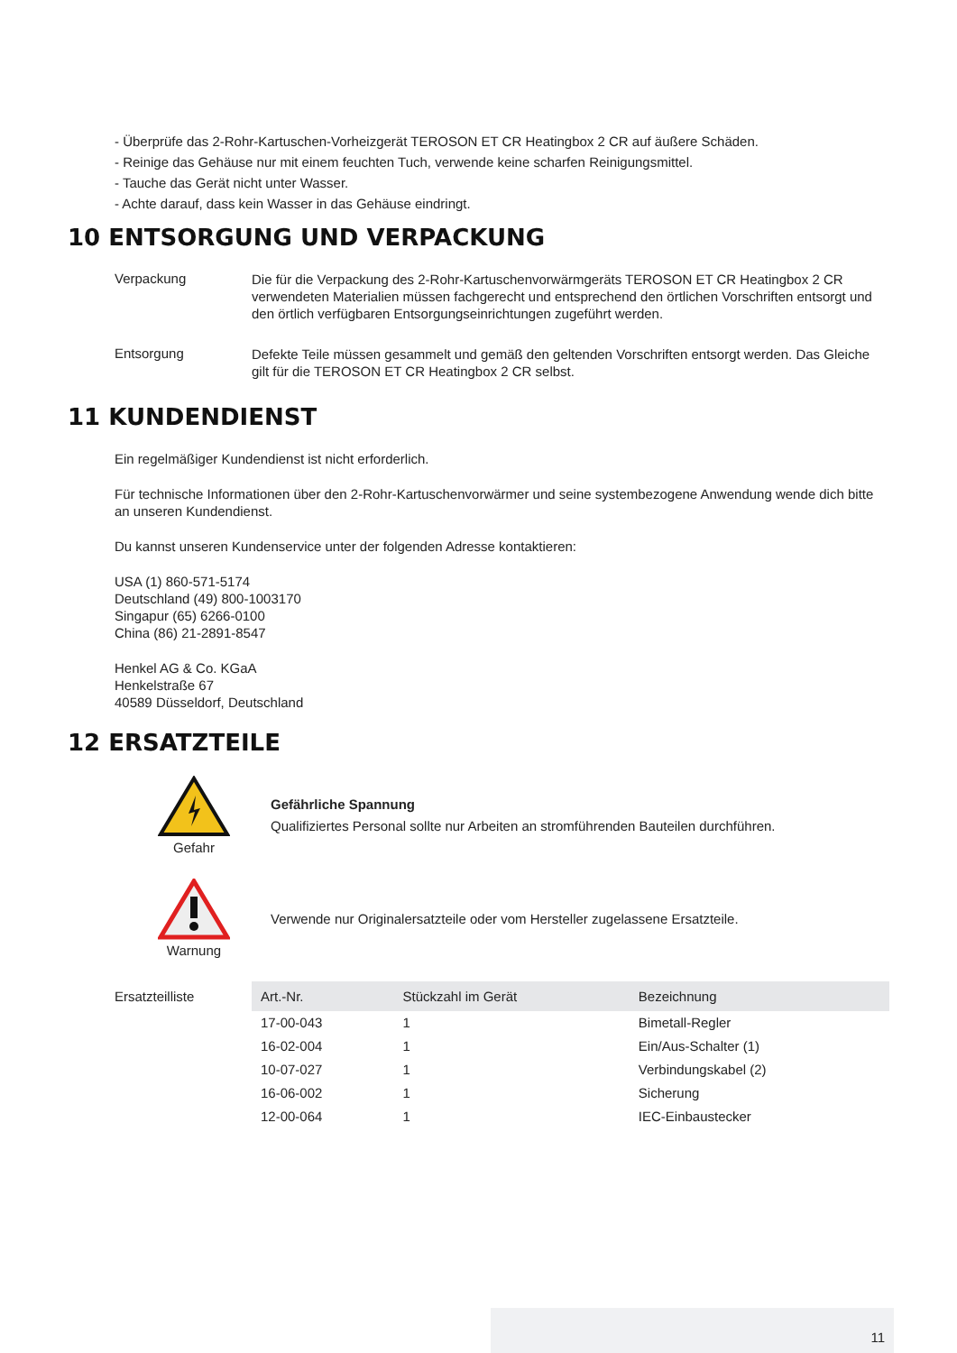- Überprüfe das 2-Rohr-Kartuschen-Vorheizgerät TEROSON ET CR Heatingbox 2 CR auf äußere Schäden.
- Reinige das Gehäuse nur mit einem feuchten Tuch, verwende keine scharfen Reinigungsmittel.
- Tauche das Gerät nicht unter Wasser.
- Achte darauf, dass kein Wasser in das Gehäuse eindringt.
10 ENTSORGUNG UND VERPACKUNG
Verpackung
Die für die Verpackung des 2-Rohr-Kartuschenvorwärmgeräts TEROSON ET CR Heatingbox 2 CR verwendeten Materialien müssen fachgerecht und entsprechend den örtlichen Vorschriften entsorgt und den örtlich verfügbaren Entsorgungseinrichtungen zugeführt werden.
Entsorgung
Defekte Teile müssen gesammelt und gemäß den geltenden Vorschriften entsorgt werden. Das Gleiche gilt für die TEROSON ET CR Heatingbox 2 CR selbst.
11 KUNDENDIENST
Ein regelmäßiger Kundendienst ist nicht erforderlich.
Für technische Informationen über den 2-Rohr-Kartuschenvorwärmer und seine systembezogene Anwendung wende dich bitte an unseren Kundendienst.
Du kannst unseren Kundenservice unter der folgenden Adresse kontaktieren:
USA (1) 860-571-5174
Deutschland (49) 800-1003170
Singapur (65) 6266-0100
China (86) 21-2891-8547
Henkel AG & Co. KGaA
Henkelstraße 67
40589 Düsseldorf, Deutschland
12 ERSATZTEILE
Gefahr
Gefährliche Spannung
Qualifiziertes Personal sollte nur Arbeiten an stromführenden Bauteilen durchführen.
Warnung
Verwende nur Originalersatzteile oder vom Hersteller zugelassene Ersatzteile.
Ersatzteilliste
| Art.-Nr. | Stückzahl im Gerät | Bezeichnung |
| --- | --- | --- |
| 17-00-043 | 1 | Bimetall-Regler |
| 16-02-004 | 1 | Ein/Aus-Schalter (1) |
| 10-07-027 | 1 | Verbindungskabel (2) |
| 16-06-002 | 1 | Sicherung |
| 12-00-064 | 1 | IEC-Einbaustecker |
11